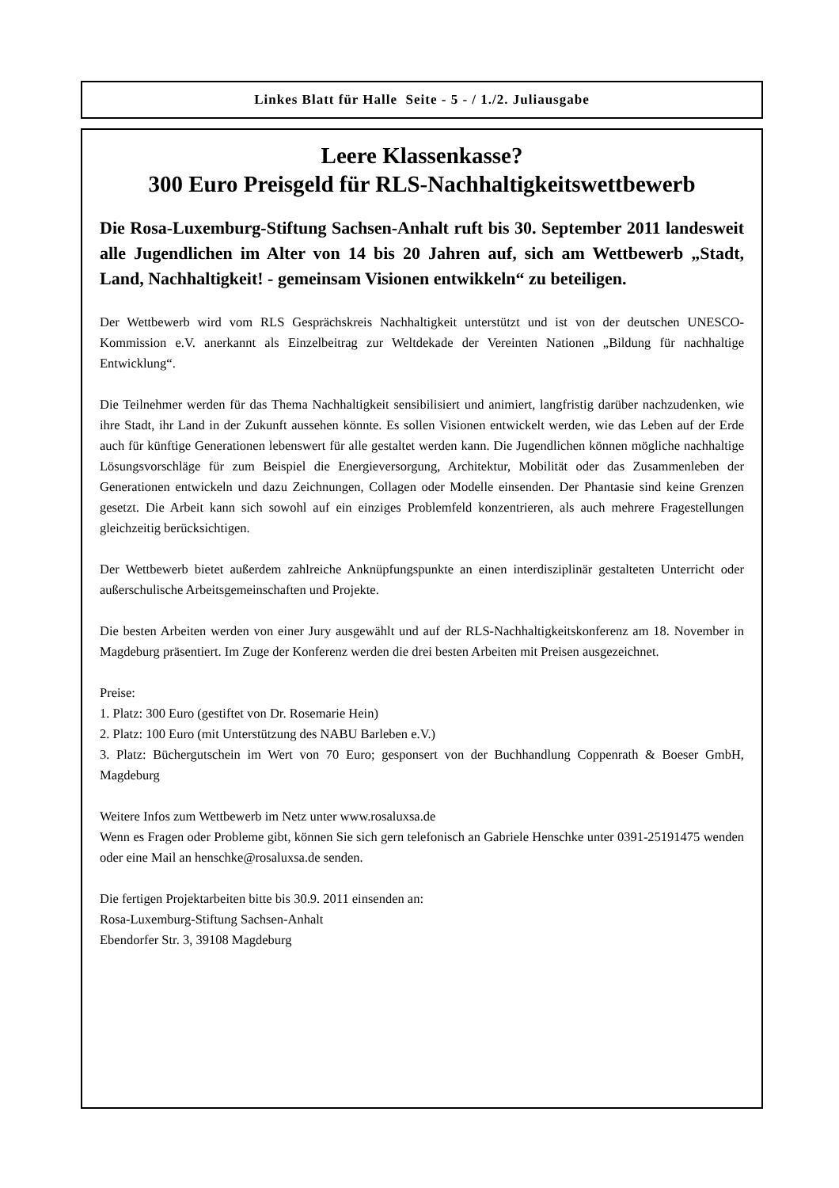Linkes Blatt für Halle Seite - 5 - / 1./2. Juliausgabe
Leere Klassenkasse?
300 Euro Preisgeld für RLS-Nachhaltigkeitswettbewerb
Die Rosa-Luxemburg-Stiftung Sachsen-Anhalt ruft bis 30. September 2011 landesweit alle Jugendlichen im Alter von 14 bis 20 Jahren auf, sich am Wettbewerb „Stadt, Land, Nachhaltigkeit! - gemeinsam Visionen entwikkeln“ zu beteiligen.
Der Wettbewerb wird vom RLS Gesprächskreis Nachhaltigkeit unterstützt und ist von der deutschen UNESCO-Kommission e.V. anerkannt als Einzelbeitrag zur Weltdekade der Vereinten Nationen „Bildung für nachhaltige Entwicklung“.
Die Teilnehmer werden für das Thema Nachhaltigkeit sensibilisiert und animiert, langfristig darüber nachzudenken, wie ihre Stadt, ihr Land in der Zukunft aussehen könnte. Es sollen Visionen entwickelt werden, wie das Leben auf der Erde auch für künftige Generationen lebenswert für alle gestaltet werden kann. Die Jugendlichen können mögliche nachhaltige Lösungsvorschläge für zum Beispiel die Energieversorgung, Architektur, Mobilität oder das Zusammenleben der Generationen entwickeln und dazu Zeichnungen, Collagen oder Modelle einsenden. Der Phantasie sind keine Grenzen gesetzt. Die Arbeit kann sich sowohl auf ein einziges Problemfeld konzentrieren, als auch mehrere Fragestellungen gleichzeitig berücksichtigen.
Der Wettbewerb bietet außerdem zahlreiche Anknüpfungspunkte an einen interdisziplinär gestalteten Unterricht oder außerschulische Arbeitsgemeinschaften und Projekte.
Die besten Arbeiten werden von einer Jury ausgewählt und auf der RLS-Nachhaltigkeitskonferenz am 18. November in Magdeburg präsentiert. Im Zuge der Konferenz werden die drei besten Arbeiten mit Preisen ausgezeichnet.
Preise:
1. Platz: 300 Euro (gestiftet von Dr. Rosemarie Hein)
2. Platz: 100 Euro (mit Unterstützung des NABU Barleben e.V.)
3. Platz: Büchergutschein im Wert von 70 Euro; gesponsert von der Buchhandlung Coppenrath & Boeser GmbH, Magdeburg
Weitere Infos zum Wettbewerb im Netz unter www.rosaluxsa.de
Wenn es Fragen oder Probleme gibt, können Sie sich gern telefonisch an Gabriele Henschke unter 0391-25191475 wenden oder eine Mail an henschke@rosaluxsa.de senden.
Die fertigen Projektarbeiten bitte bis 30.9. 2011 einsenden an:
Rosa-Luxemburg-Stiftung Sachsen-Anhalt
Ebendorfer Str. 3, 39108 Magdeburg